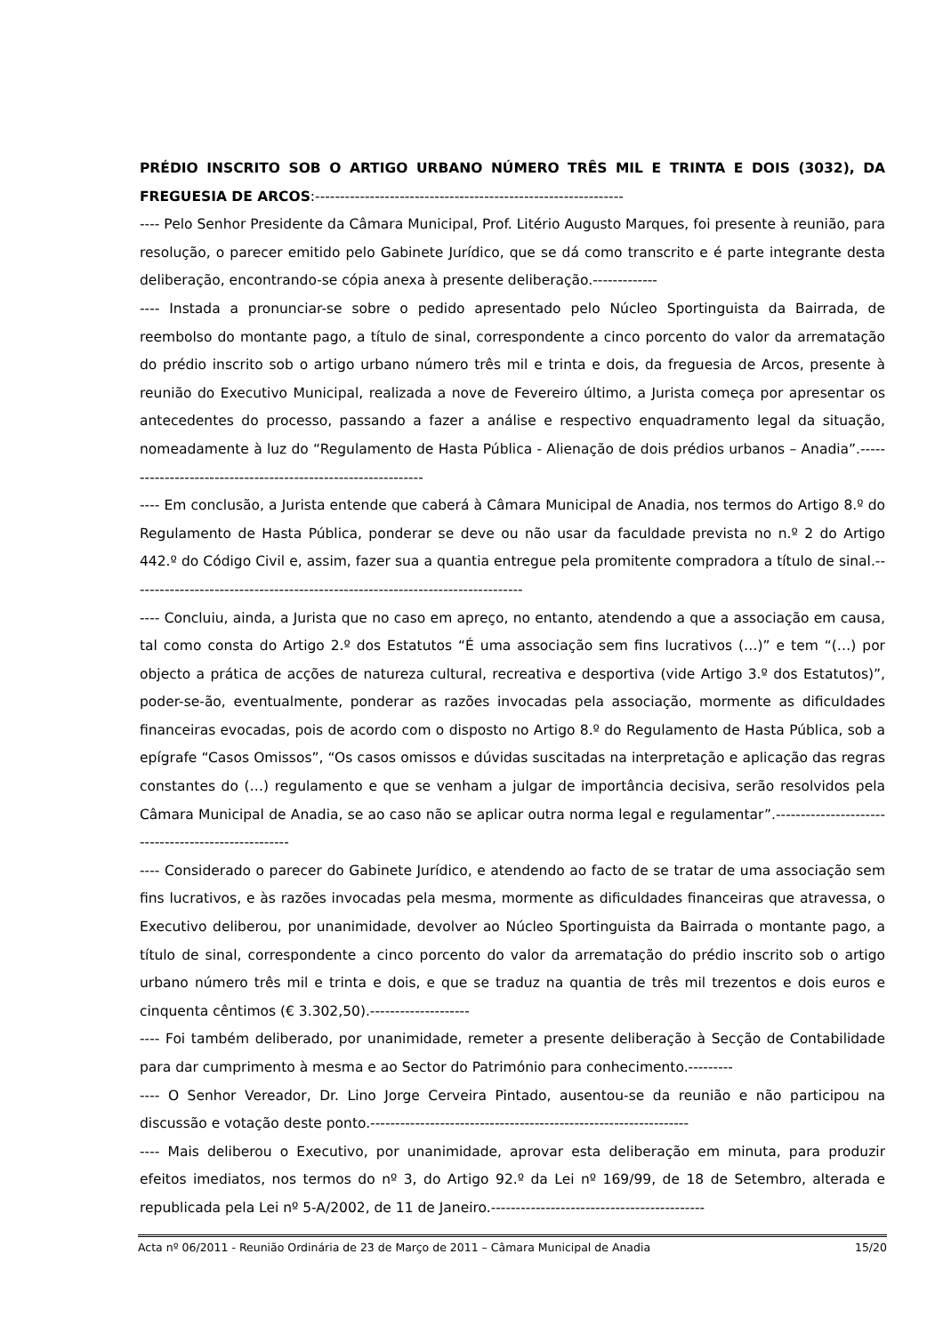PRÉDIO INSCRITO SOB O ARTIGO URBANO NÚMERO TRÊS MIL E TRINTA E DOIS (3032), DA FREGUESIA DE ARCOS:--------------------------------------------------------------
---- Pelo Senhor Presidente da Câmara Municipal, Prof. Litério Augusto Marques, foi presente à reunião, para resolução, o parecer emitido pelo Gabinete Jurídico, que se dá como transcrito e é parte integrante desta deliberação, encontrando-se cópia anexa à presente deliberação.-------------
---- Instada a pronunciar-se sobre o pedido apresentado pelo Núcleo Sportinguista da Bairrada, de reembolso do montante pago, a título de sinal, correspondente a cinco porcento do valor da arrematação do prédio inscrito sob o artigo urbano número três mil e trinta e dois, da freguesia de Arcos, presente à reunião do Executivo Municipal, realizada a nove de Fevereiro último, a Jurista começa por apresentar os antecedentes do processo, passando a fazer a análise e respectivo enquadramento legal da situação, nomeadamente à luz do “Regulamento de Hasta Pública - Alienação de dois prédios urbanos – Anadia”.--------------------------------------------------------------
---- Em conclusão, a Jurista entende que caberá à Câmara Municipal de Anadia, nos termos do Artigo 8.º do Regulamento de Hasta Pública, ponderar se deve ou não usar da faculdade prevista no n.º 2 do Artigo 442.º do Código Civil e, assim, fazer sua a quantia entregue pela promitente compradora a título de sinal.-------------------------------------------------------------------------------
---- Concluiu, ainda, a Jurista que no caso em apreço, no entanto, atendendo a que a associação em causa, tal como consta do Artigo 2.º dos Estatutos “É uma associação sem fins lucrativos (…)” e tem “(…) por objecto a prática de acções de natureza cultural, recreativa e desportiva (vide Artigo 3.º dos Estatutos)”, poder-se-ão, eventualmente, ponderar as razões invocadas pela associação, mormente as dificuldades financeiras evocadas, pois de acordo com o disposto no Artigo 8.º do Regulamento de Hasta Pública, sob a epígrafe “Casos Omissos”, “Os casos omissos e dúvidas suscitadas na interpretação e aplicação das regras constantes do (…) regulamento e que se venham a julgar de importância decisiva, serão resolvidos pela Câmara Municipal de Anadia, se ao caso não se aplicar outra norma legal e regulamentar”.----------------------------------------------------
---- Considerado o parecer do Gabinete Jurídico, e atendendo ao facto de se tratar de uma associação sem fins lucrativos, e às razões invocadas pela mesma, mormente as dificuldades financeiras que atravessa, o Executivo deliberou, por unanimidade, devolver ao Núcleo Sportinguista da Bairrada o montante pago, a título de sinal, correspondente a cinco porcento do valor da arrematação do prédio inscrito sob o artigo urbano número três mil e trinta e dois, e que se traduz na quantia de três mil trezentos e dois euros e cinquenta cêntimos (€ 3.302,50).--------------------
---- Foi também deliberado, por unanimidade, remeter a presente deliberação à Secção de Contabilidade para dar cumprimento à mesma e ao Sector do Património para conhecimento.---------
---- O Senhor Vereador, Dr. Lino Jorge Cerveira Pintado, ausentou-se da reunião e não participou na discussão e votação deste ponto.----------------------------------------------------------------
---- Mais deliberou o Executivo, por unanimidade, aprovar esta deliberação em minuta, para produzir efeitos imediatos, nos termos do nº 3, do Artigo 92.º da Lei nº 169/99, de 18 de Setembro, alterada e republicada pela Lei nº 5-A/2002, de 11 de Janeiro.-------------------------------------------
Acta nº 06/2011 - Reunião Ordinária de 23 de Março de 2011 – Câmara Municipal de Anadia 15/20